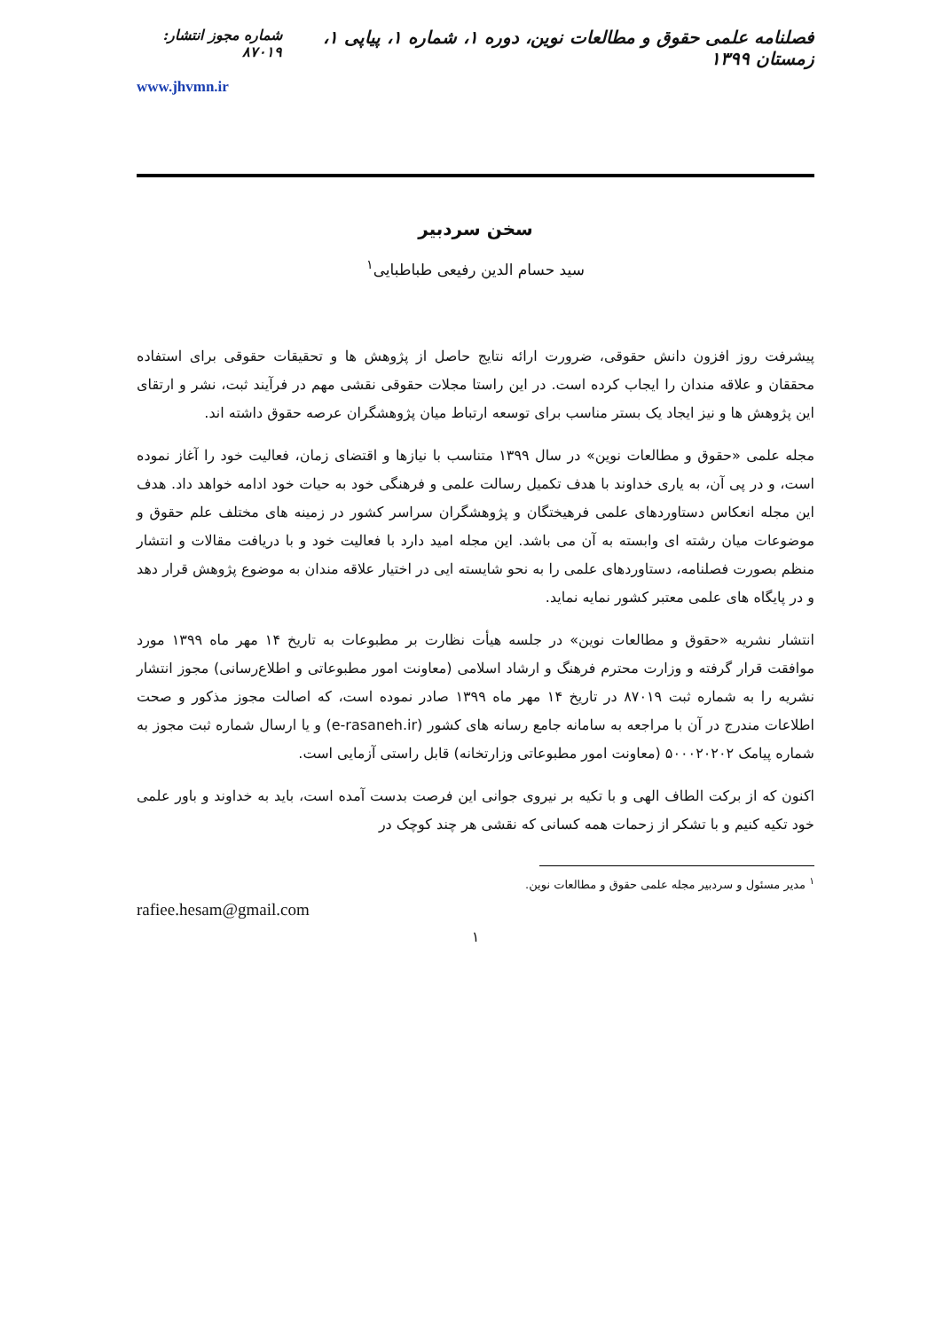فصلنامه علمی حقوق و مطالعات نوین، دوره ۱، شماره ۱، پیاپی ۱، زمستان ۱۳۹۹
شماره مجوز انتشار: ۸۷۰۱۹
www.jhvmn.ir
سخن سردبیر
سید حسام الدین رفیعی طباطبایی<sup>۱</sup>
پیشرفت روز افزون دانش حقوقی، ضرورت ارائه نتایج حاصل از پژوهش ها و تحقیقات حقوقی برای استفاده محققان و علاقه مندان را ایجاب کرده است. در این راستا مجلات حقوقی نقشی مهم در فرآیند ثبت، نشر و ارتقای این پژوهش ها و نیز ایجاد یک بستر مناسب برای توسعه ارتباط میان پژوهشگران عرصه حقوق داشته اند.
مجله علمی «حقوق و مطالعات نوین» در سال ۱۳۹۹ متناسب با نیازها و اقتضای زمان، فعالیت خود را آغاز نموده است، و در پی آن، به یاری خداوند با هدف تکمیل رسالت علمی و فرهنگی خود به حیات خود ادامه خواهد داد. هدف این مجله انعکاس دستاوردهای علمی فرهیختگان و پژوهشگران سراسر کشور در زمینه های مختلف علم حقوق و موضوعات میان رشته ای وابسته به آن می باشد. این مجله امید دارد با فعالیت خود و با دریافت مقالات و انتشار منظم بصورت فصلنامه، دستاوردهای علمی را به نحو شایسته ایی در اختیار علاقه مندان به موضوع پژوهش قرار دهد و در پایگاه های علمی معتبر کشور نمایه نماید.
انتشار نشریه «حقوق و مطالعات نوین» در جلسه هیأت نظارت بر مطبوعات به تاریخ ۱۴ مهر ماه ۱۳۹۹ مورد موافقت قرار گرفته و وزارت محترم فرهنگ و ارشاد اسلامی (معاونت امور مطبوعاتی و اطلاع‌رسانی) مجوز انتشار نشریه را به شماره ثبت ۸۷۰۱۹ در تاریخ ۱۴ مهر ماه ۱۳۹۹ صادر نموده است، که اصالت مجوز مذکور و صحت اطلاعات مندرج در آن با مراجعه به سامانه جامع رسانه های کشور (e-rasaneh.ir) و یا ارسال شماره ثبت مجوز به شماره پیامک ۵۰۰۰۲۰۲۰۲ (معاونت امور مطبوعاتی وزارتخانه) قابل راستی آزمایی است.
اکنون که از برکت الطاف الهی و با تکیه بر نیروی جوانی این فرصت بدست آمده است، باید به خداوند و باور علمی خود تکیه کنیم و با تشکر از زحمات همه کسانی که نقشی هر چند کوچک در
<sup>۱</sup> مدیر مسئول و سردبیر مجله علمی حقوق و مطالعات نوین.
rafiee.hesam@gmail.com
۱